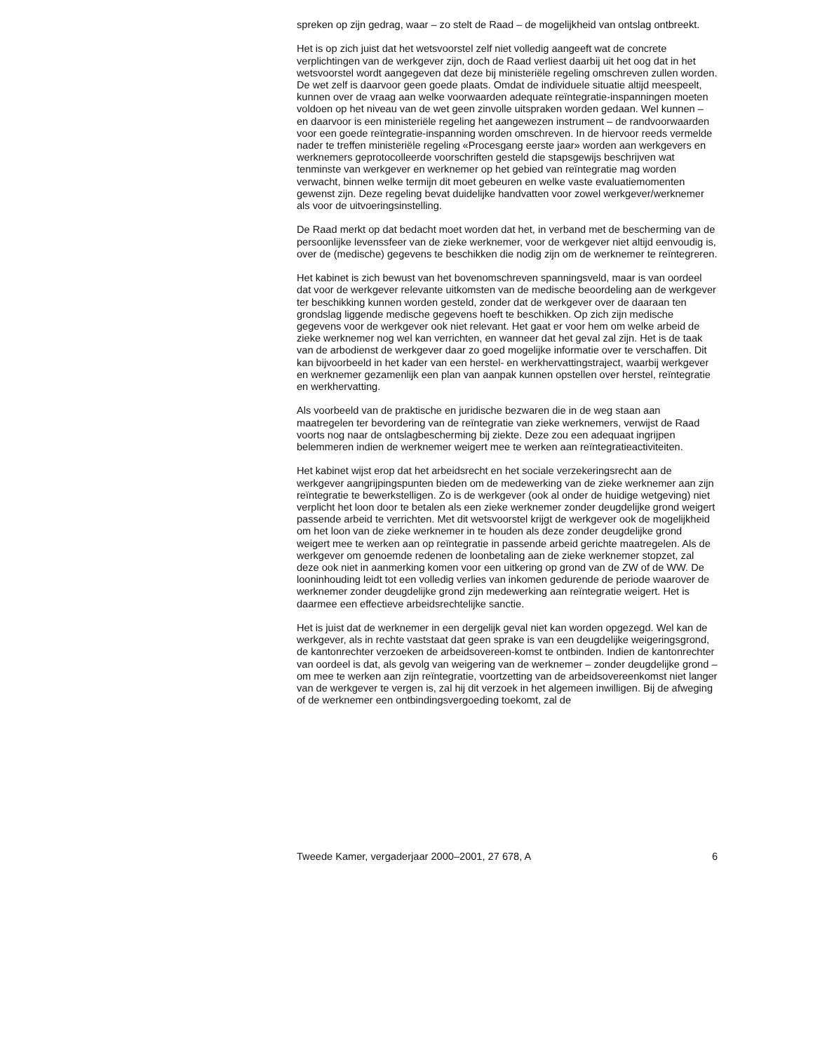spreken op zijn gedrag, waar – zo stelt de Raad – de mogelijkheid van ontslag ontbreekt.
Het is op zich juist dat het wetsvoorstel zelf niet volledig aangeeft wat de concrete verplichtingen van de werkgever zijn, doch de Raad verliest daarbij uit het oog dat in het wetsvoorstel wordt aangegeven dat deze bij ministeriële regeling omschreven zullen worden. De wet zelf is daarvoor geen goede plaats. Omdat de individuele situatie altijd meespeelt, kunnen over de vraag aan welke voorwaarden adequate reïntegratie-inspanningen moeten voldoen op het niveau van de wet geen zinvolle uitspraken worden gedaan. Wel kunnen – en daarvoor is een ministeriële regeling het aangewezen instrument – de randvoorwaarden voor een goede reïntegratie-inspanning worden omschreven. In de hiervoor reeds vermelde nader te treffen ministeriële regeling «Procesgang eerste jaar» worden aan werkgevers en werknemers geprotocolleerde voorschriften gesteld die stapsgewijs beschrijven wat tenminste van werkgever en werknemer op het gebied van reïntegratie mag worden verwacht, binnen welke termijn dit moet gebeuren en welke vaste evaluatiemomenten gewenst zijn. Deze regeling bevat duidelijke handvatten voor zowel werkgever/werknemer als voor de uitvoeringsinstelling.
De Raad merkt op dat bedacht moet worden dat het, in verband met de bescherming van de persoonlijke levenssfeer van de zieke werknemer, voor de werkgever niet altijd eenvoudig is, over de (medische) gegevens te beschikken die nodig zijn om de werknemer te reïntegreren.
Het kabinet is zich bewust van het bovenomschreven spanningsveld, maar is van oordeel dat voor de werkgever relevante uitkomsten van de medische beoordeling aan de werkgever ter beschikking kunnen worden gesteld, zonder dat de werkgever over de daaraan ten grondslag liggende medische gegevens hoeft te beschikken. Op zich zijn medische gegevens voor de werkgever ook niet relevant. Het gaat er voor hem om welke arbeid de zieke werknemer nog wel kan verrichten, en wanneer dat het geval zal zijn. Het is de taak van de arbodienst de werkgever daar zo goed mogelijke informatie over te verschaffen. Dit kan bijvoorbeeld in het kader van een herstel- en werkhervattingstraject, waarbij werkgever en werknemer gezamenlijk een plan van aanpak kunnen opstellen over herstel, reïntegratie en werkhervatting.
Als voorbeeld van de praktische en juridische bezwaren die in de weg staan aan maatregelen ter bevordering van de reïntegratie van zieke werknemers, verwijst de Raad voorts nog naar de ontslagbescherming bij ziekte. Deze zou een adequaat ingrijpen belemmeren indien de werknemer weigert mee te werken aan reïntegratieactiviteiten.
Het kabinet wijst erop dat het arbeidsrecht en het sociale verzekeringsrecht aan de werkgever aangrijpingspunten bieden om de medewerking van de zieke werknemer aan zijn reïntegratie te bewerkstelligen. Zo is de werkgever (ook al onder de huidige wetgeving) niet verplicht het loon door te betalen als een zieke werknemer zonder deugdelijke grond weigert passende arbeid te verrichten. Met dit wetsvoorstel krijgt de werkgever ook de mogelijkheid om het loon van de zieke werknemer in te houden als deze zonder deugdelijke grond weigert mee te werken aan op reïntegratie in passende arbeid gerichte maatregelen. Als de werkgever om genoemde redenen de loonbetaling aan de zieke werknemer stopzet, zal deze ook niet in aanmerking komen voor een uitkering op grond van de ZW of de WW. De looninhouding leidt tot een volledig verlies van inkomen gedurende de periode waarover de werknemer zonder deugdelijke grond zijn medewerking aan reïntegratie weigert. Het is daarmee een effectieve arbeidsrechtelijke sanctie.
Het is juist dat de werknemer in een dergelijk geval niet kan worden opgezegd. Wel kan de werkgever, als in rechte vaststaat dat geen sprake is van een deugdelijke weigeringsgrond, de kantonrechter verzoeken de arbeidsovereen-komst te ontbinden. Indien de kantonrechter van oordeel is dat, als gevolg van weigering van de werknemer – zonder deugdelijke grond – om mee te werken aan zijn reïntegratie, voortzetting van de arbeidsovereenkomst niet langer van de werkgever te vergen is, zal hij dit verzoek in het algemeen inwilligen. Bij de afweging of de werknemer een ontbindingsvergoeding toekomt, zal de
Tweede Kamer, vergaderjaar 2000–2001, 27 678, A 6